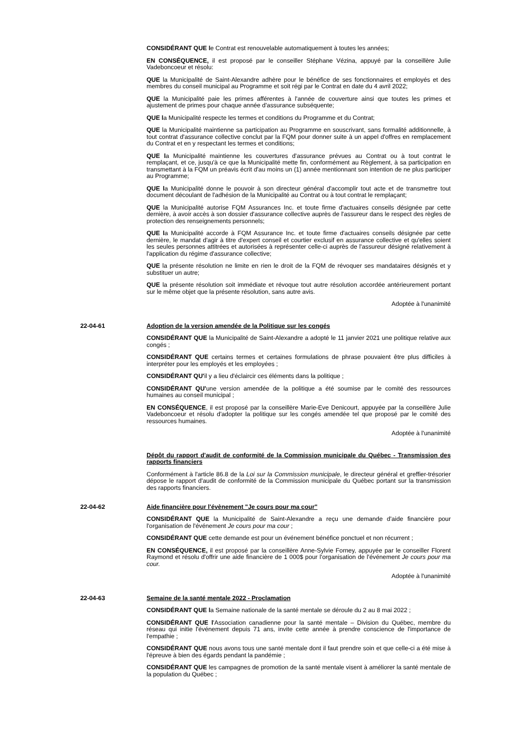CONSIDÉRANT QUE le Contrat est renouvelable automatiquement à toutes les années;
EN CONSÉQUENCE, il est proposé par le conseiller Stéphane Vézina, appuyé par la conseillère Julie Vadeboncoeur et résolu:
QUE la Municipalité de Saint-Alexandre adhère pour le bénéfice de ses fonctionnaires et employés et des membres du conseil municipal au Programme et soit régi par le Contrat en date du 4 avril 2022;
QUE la Municipalité paie les primes afférentes à l'année de couverture ainsi que toutes les primes et ajustement de primes pour chaque année d'assurance subséquente;
QUE la Municipalité respecte les termes et conditions du Programme et du Contrat;
QUE la Municipalité maintienne sa participation au Programme en souscrivant, sans formalité additionnelle, à tout contrat d'assurance collective conclut par la FQM pour donner suite à un appel d'offres en remplacement du Contrat et en y respectant les termes et conditions;
QUE la Municipalité maintienne les couvertures d'assurance prévues au Contrat ou à tout contrat le remplaçant, et ce, jusqu'à ce que la Municipalité mette fin, conformément au Règlement, à sa participation en transmettant à la FQM un préavis écrit d'au moins un (1) année mentionnant son intention de ne plus participer au Programme;
QUE la Municipalité donne le pouvoir à son directeur général d'accomplir tout acte et de transmettre tout document découlant de l'adhésion de la Municipalité au Contrat ou à tout contrat le remplaçant;
QUE la Municipalité autorise FQM Assurances Inc. et toute firme d'actuaires conseils désignée par cette dernière, à avoir accès à son dossier d'assurance collective auprès de l'assureur dans le respect des règles de protection des renseignements personnels;
QUE la Municipalité accorde à FQM Assurance Inc. et toute firme d'actuaires conseils désignée par cette dernière, le mandat d'agir à titre d'expert conseil et courtier exclusif en assurance collective et qu'elles soient les seules personnes attitrées et autorisées à représenter celle-ci auprès de l'assureur désigné relativement à l'application du régime d'assurance collective;
QUE la présente résolution ne limite en rien le droit de la FQM de révoquer ses mandataires désignés et y substituer un autre;
QUE la présente résolution soit immédiate et révoque tout autre résolution accordée antérieurement portant sur le même objet que la présente résolution, sans autre avis.
Adoptée à l'unanimité
22-04-61 Adoption de la version amendée de la Politique sur les congés
CONSIDÉRANT QUE la Municipalité de Saint-Alexandre a adopté le 11 janvier 2021 une politique relative aux congés ;
CONSIDÉRANT QUE certains termes et certaines formulations de phrase pouvaient être plus difficiles à interpréter pour les employés et les employées ;
CONSIDÉRANT QU'il y a lieu d'éclaircir ces éléments dans la politique ;
CONSIDÉRANT QU'une version amendée de la politique a été soumise par le comité des ressources humaines au conseil municipal ;
EN CONSÉQUENCE, il est proposé par la conseillère Marie-Eve Denicourt, appuyée par la conseillère Julie Vadeboncoeur et résolu d'adopter la politique sur les congés amendée tel que proposé par le comité des ressources humaines.
Adoptée à l'unanimité
Dépôt du rapport d'audit de conformité de la Commission municipale du Québec - Transmission des rapports financiers
Conformément à l'article 86.8 de la Loi sur la Commission municipale, le directeur général et greffier-trésorier dépose le rapport d'audit de conformité de la Commission municipale du Québec portant sur la transmission des rapports financiers.
22-04-62 Aide financière pour l'évènement "Je cours pour ma cour"
CONSIDÉRANT QUE la Municipalité de Saint-Alexandre a reçu une demande d'aide financière pour l'organisation de l'événement Je cours pour ma cour ;
CONSIDÉRANT QUE cette demande est pour un événement bénéfice ponctuel et non récurrent ;
EN CONSÉQUENCE, il est proposé par la conseillère Anne-Sylvie Forney, appuyée par le conseiller Florent Raymond et résolu d'offrir une aide financière de 1 000$ pour l'organisation de l'événement Je cours pour ma cour.
Adoptée à l'unanimité
22-04-63 Semaine de la santé mentale 2022 - Proclamation
CONSIDÉRANT QUE la Semaine nationale de la santé mentale se déroule du 2 au 8 mai 2022 ;
CONSIDÉRANT QUE l'Association canadienne pour la santé mentale – Division du Québec, membre du réseau qui initie l'événement depuis 71 ans, invite cette année à prendre conscience de l'importance de l'empathie ;
CONSIDÉRANT QUE nous avons tous une santé mentale dont il faut prendre soin et que celle-ci a été mise à l'épreuve à bien des égards pendant la pandémie ;
CONSIDÉRANT QUE les campagnes de promotion de la santé mentale visent à améliorer la santé mentale de la population du Québec ;